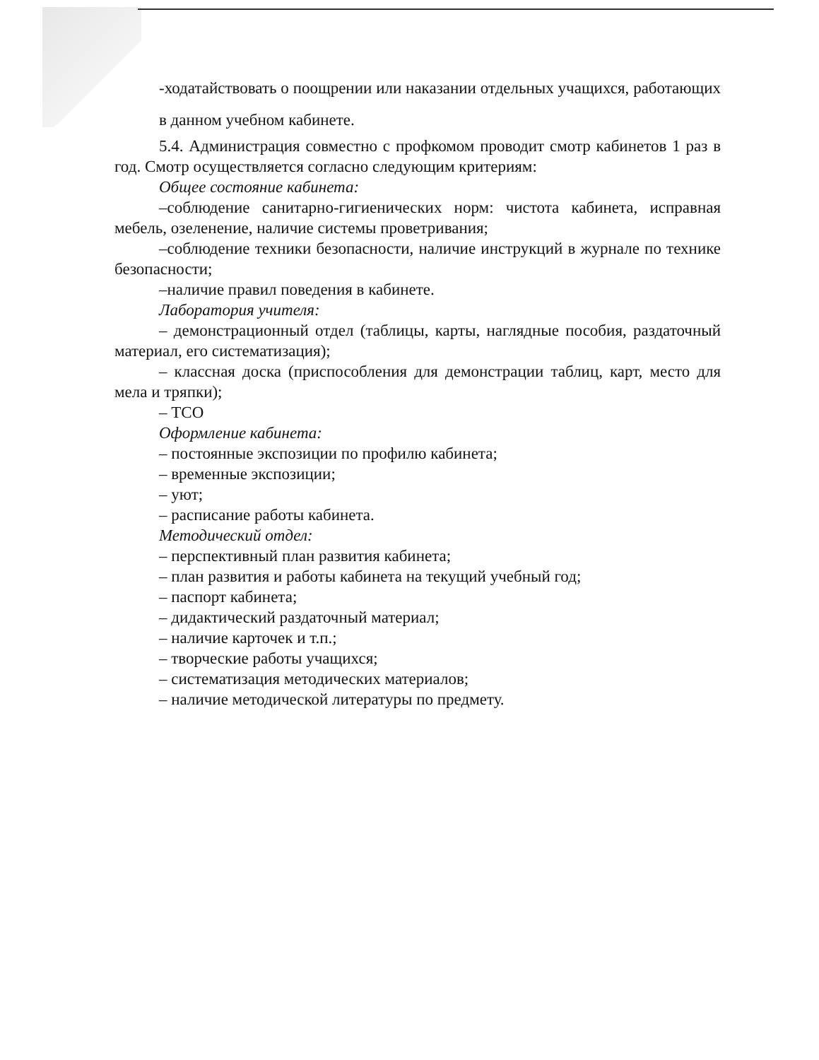-ходатайствовать о поощрении или наказании отдельных учащихся, работающих в данном учебном кабинете.
5.4. Администрация совместно с профкомом проводит смотр кабинетов 1 раз в год. Смотр осуществляется согласно следующим критериям:
Общее состояние кабинета:
–соблюдение санитарно-гигиенических норм: чистота кабинета, исправная мебель, озеленение, наличие системы проветривания;
–соблюдение техники безопасности, наличие инструкций в журнале по технике безопасности;
–наличие правил поведения в кабинете.
Лаборатория учителя:
– демонстрационный отдел (таблицы, карты, наглядные пособия, раздаточный материал, его систематизация);
– классная доска (приспособления для демонстрации таблиц, карт, место для мела и тряпки);
– ТСО
Оформление кабинета:
– постоянные экспозиции по профилю кабинета;
– временные экспозиции;
– уют;
– расписание работы кабинета.
Методический отдел:
– перспективный план развития кабинета;
– план развития и работы кабинета на текущий учебный год;
– паспорт кабинета;
– дидактический раздаточный материал;
– наличие карточек и т.п.;
– творческие работы учащихся;
– систематизация методических материалов;
– наличие методической литературы по предмету.